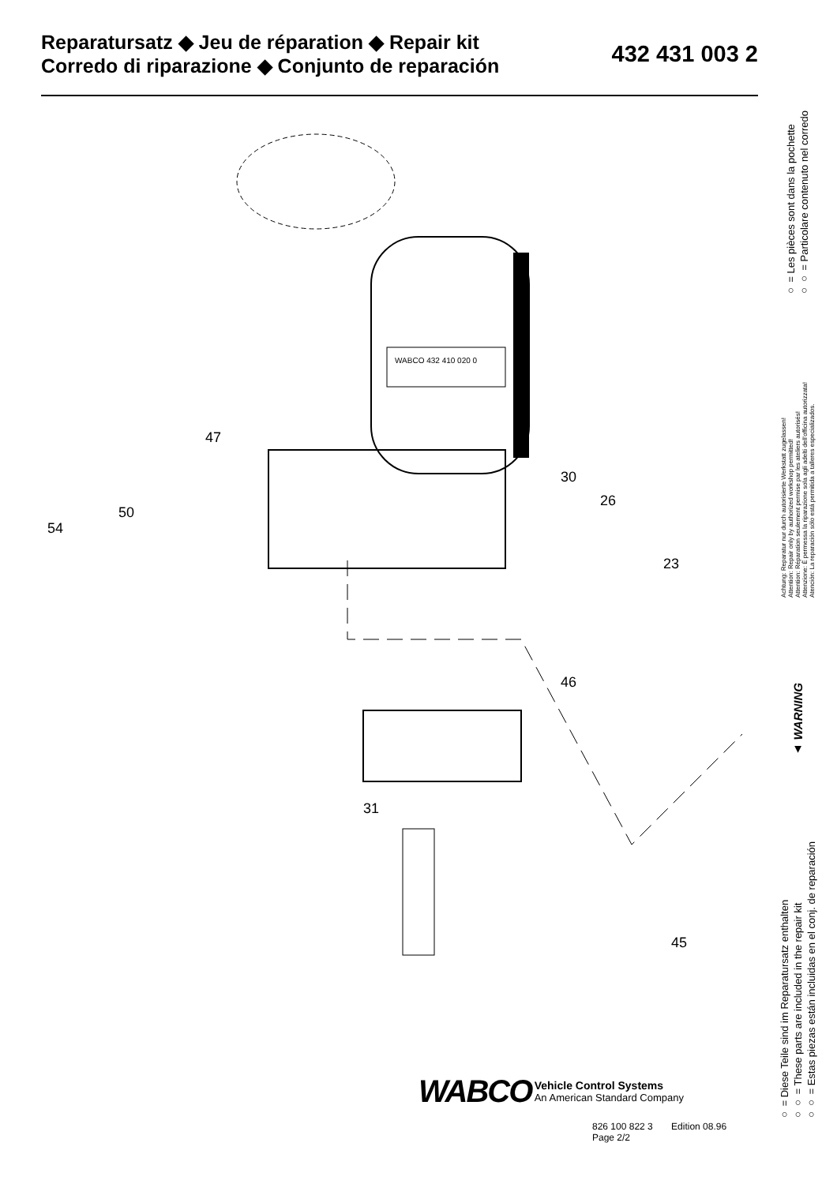Reparatursatz ◆ Jeu de réparation ◆ Repair kit
Corredo di riparazione ◆ Conjunto de reparación
432 431 003 2
WABCO 432 410 020 0
47
50
54
30
26
23
31
46
45
○ = Les pièces sont dans la pochette
○○ = Particolare contenuto nel corredo
Achtung: Reparatur nur durch autorisierte Werkstatt zugelassen!
Attention: Repair only by authorized workshop permitted!
Attention: Réparation seulement permise par les ateliers autorisés!
Attenzione: È permessa la riparazione sola agli adelti dell'officina autorizzata!
Atención: La reparación sólo está permitida a talleres especializados.
▲ WARNING
○ = Diese Teile sind im Reparatursatz enthalten
○○ = These parts are included in the repair kit
○○ = Estas piezas están incluidas en el conj. de reparación
WABCO Vehicle Control Systems
An American Standard Company
826 100 822 3 Edition 08.96
Page 2/2